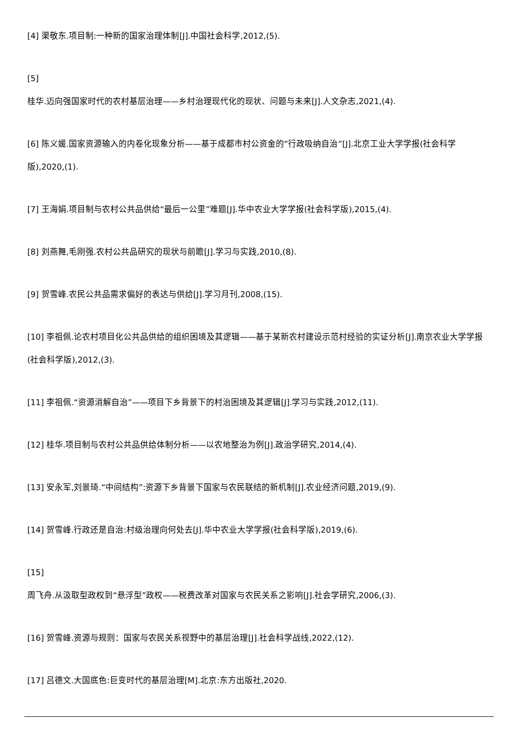[4] 渠敬东.项目制:一种新的国家治理体制[J].中国社会科学,2012,(5).
[5]
桂华.迈向强国家时代的农村基层治理——乡村治理现代化的现状、问题与未来[J].人文杂志,2021,(4).
[6] 陈义媛.国家资源输入的内卷化现象分析——基于成都市村公资金的“行政吸纳自治”[J].北京工业大学学报(社会科学版),2020,(1).
[7] 王海娟.项目制与农村公共品供给“最后一公里”难题[J].华中农业大学学报(社会科学版),2015,(4).
[8] 刘燕舞,毛刚强.农村公共品研究的现状与前瞻[J].学习与实践,2010,(8).
[9] 贺雪峰.农民公共品需求偏好的表达与供给[J].学习月刊,2008,(15).
[10] 李祖佩.论农村项目化公共品供给的组织困境及其逻辑——基于某新农村建设示范村经验的实证分析[J].南京农业大学学报(社会科学版),2012,(3).
[11] 李祖佩.“资源消解自治”——项目下乡背景下的村治困境及其逻辑[J].学习与实践,2012,(11).
[12] 桂华.项目制与农村公共品供给体制分析——以农地整治为例[J].政治学研究,2014,(4).
[13] 安永军,刘景琦.“中间结构”:资源下乡背景下国家与农民联结的新机制[J].农业经济问题,2019,(9).
[14] 贺雪峰.行政还是自治:村级治理向何处去[J].华中农业大学学报(社会科学版),2019,(6).
[15]
周飞舟.从汲取型政权到“悬浮型”政权——税费改革对国家与农民关系之影响[J].社会学研究,2006,(3).
[16] 贺雪峰.资源与规则：国家与农民关系视野中的基层治理[J].社会科学战线,2022,(12).
[17] 吕德文.大国底色:巨变时代的基层治理[M].北京:东方出版社,2020.